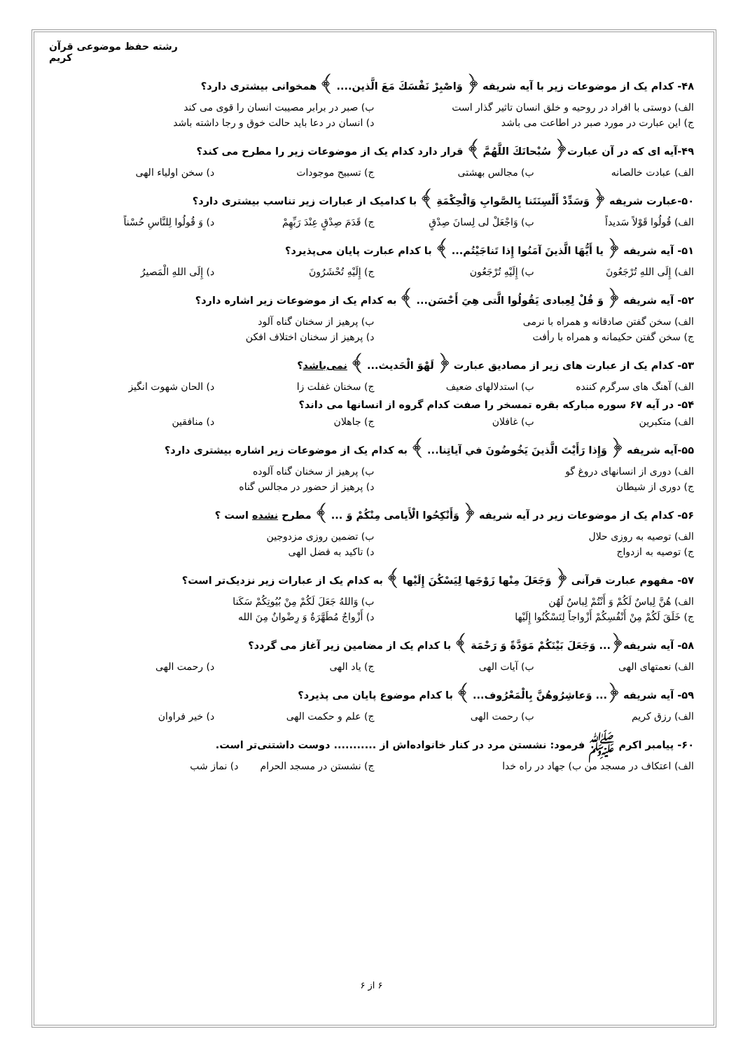رشته حفظ موضوعی قرآن کریم
۴۸- کدام یک از موضوعات زیر با آیه شریفه ﴿ وَاصْبِرْ نَفْسَكَ مَعَ الَّذین.... ﴾ همخوانی بیشتری دارد؟
الف) دوستی با افراد در روحیه و خلق انسان تاثیر گذار است ب) صبر در برابر مصیبت انسان را قوی می کند
ج) این عبارت در مورد صبر در اطاعت می باشد د) انسان در دعا باید حالت خوق و رجا داشته باشد
۴۹-آیه ای که در آن عبارت﴿ سُبْحانَكَ اللَّهُمَّ ﴾ قرار دارد کدام یک از موضوعات زیر را مطرح می کند؟
الف) عبادت خالصانه ب) مجالس بهشتی ج) تسبیح موجودات د) سخن اولیاء الهی
۵۰-عبارت شریفه ﴿ وَسَدِّدْ أَلْسِنَتَنا بِالصَّوابِ وَالْحِكْمَةِ ﴾ با کدامیک از عبارات زیر تناسب بیشتری دارد؟
الف) قُولُوا قَوْلاً سَديداً ب) وَاجْعَلْ لی لِسانَ صِدْقٍ ج) قَدَمَ صِدْقٍ عِنْدَ رَبِّهِمْ د) وَ قُولُوا لِلنَّاسِ حُسْناً
۵۱- آیه شریفه ﴿ يا أَيُّهَا الَّذينَ آمَنُوا إِذا تَناجَيْتُم... ﴾ با کدام عبارت پایان می‌پذیرد؟
الف) إِلَى اللهِ تُرْجَعُونَ ب) إِلَيْهِ تُرْجَعُون ج) إِلَيْهِ تُحْشَرُونَ د) إِلَى اللهِ الْمَصيرُ
۵۲- آیه شریفه ﴿ وَ قُلْ لِعِبادی يَقُولُوا الَّتی هِيَ أَحْسَن... ﴾ به کدام یک از موضوعات زیر اشاره دارد؟
الف) سخن گفتن صادقانه و همراه با نرمی ب) پرهیز از سخنان گناه آلود
ج) سخن گفتن حکیمانه و همراه با رأفت د) پرهیز از سخنان اختلاف افکن
۵۳- کدام یک از عبارت های زیر از مصادیق عبارت ﴿ لَهْوَ الْحَديث... ﴾ نمی‌باشد؟
الف) آهنگ های سرگرم کننده ب) استدلالهای ضعیف ج) سخنان غفلت زا د) الحان شهوت انگیز
۵۴- در آیه ۶۷ سوره مبارکه بقره تمسخر را صفت کدام گروه از انسانها می داند؟
الف) متکبرین ب) غافلان ج) جاهلان د) منافقین
۵۵-آیه شریفه ﴿ وَإِذا رَأَيْتَ الَّذينَ يَخُوضُونَ في آياتِنا... ﴾ به کدام یک از موضوعات زیر اشاره بیشتری دارد؟
الف) دوری از انسانهای دروغ گو ب) پرهیز از سخنان گناه آلوده
ج) دوری از شیطان د) پرهیز از حضور در مجالس گناه
۵۶- کدام یک از موضوعات زیر در آیه شریفه ﴿ وَأَنْكِحُوا الْأَيامى مِنْكُمْ وَ ... ﴾ مطرح نشده است ؟
الف) توصیه به روزی حلال ب) تضمین روزی مزدوجین
ج) توصیه به ازدواج د) تاکید به فضل الهی
۵۷- مفهوم عبارت قرآنی ﴿ وَجَعَلَ مِنْها زَوْجَها لِيَسْكُنَ إِلَيْها ﴾ به کدام یک از عبارات زیر نزدیک‌تر است؟
الف) هُنَّ لِباسٌ لَكُمْ وَ أَنْتُمْ لِباسٌ لَهُن ب) وَاللهُ جَعَلَ لَكُمْ مِنْ بُيُوتِكُمْ سَكَنا
ج) خَلَقَ لَكُمْ مِنْ أَنْفُسِكُمْ أَزْواجاً لِتَسْكُنُوا إِلَيْها د) أَزْواجٌ مُطَهَّرَةٌ وَ رِضْوانٌ مِنَ الله
۵۸- آیه شریفه﴿... وَجَعَلَ بَيْنَكُمْ مَوَدَّةً وَ رَحْمَة ﴾ با کدام یک از مضامین زیر آغاز می گردد؟
الف) نعمتهای الهی ب) آیات الهی ج) یاد الهی د) رحمت الهی
۵۹- آیه شریفه ﴿... وَعاشِرُوهُنَّ بِالْمَعْرُوف... ﴾ با کدام موضوع پایان می پذیرد؟
الف) رزق کریم ب) رحمت الهی ج) علم و حکمت الهی د) خیر فراوان
۶۰- پیامبر اکرم ﷺ فرمود: نشستن مرد در کنار خانواده‌اش از ........... دوست داشتنی‌تر است.
الف) اعتکاف در مسجد من ب) جهاد در راه خدا ج) نشستن در مسجد الحرام د) نماز شب
۶ از ۶